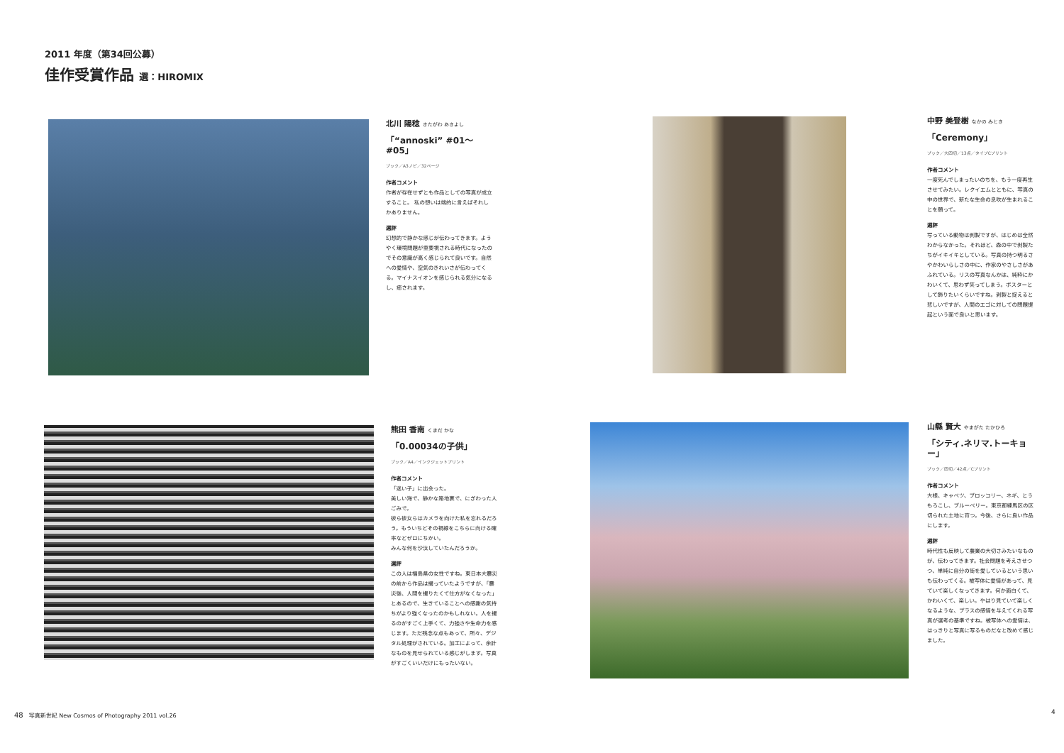2011 年度（第34回公募）
佳作受賞作品 選：HIROMIX
北川 陽稔 きたがわ あきよし
「“annoski” #01〜#05」
ブック／A3ノビ／32ページ
作者コメント
作者が存在せずとも作品としての写真が成立すること。 私の想いは端的に言えばそれしかありません。
選評
幻想的で静かな感じが伝わってきます。ようやく環境問題が重要視される時代になったのでその意識が高く感じられて良いです。自然への愛情や、空気のきれいさが伝わってくる。マイナスイオンを感じられる気分になるし、癒されます。
中野 美登樹 なかの みとき
「Ceremony」
ブック／大四切／13点／タイプCプリント
作者コメント
一度死んでしまったいのちを、もう一度再生させてみたい。レクイエムとともに、写真の中の世界で、新たな生命の息吹が生まれることを願って。
選評
写っている動物は剥製ですが、はじめは全然わからなかった。それほど、森の中で剥製たちがイキイキとしている。写真の持つ明るさやかわいらしさの中に、作家のやさしさがあふれている。リスの写真なんかは、純粋にかわいくて、思わず笑ってしまう。ポスターとして飾りたいくらいですね。剥製と捉えると悲しいですが、人間のエゴに対しての問題提起という面で良いと思います。
熊田 香南 くまだ かな
「0.00034の子供」
ブック／A4／インクジェットプリント
作者コメント
「迷い子」に出会った。
美しい海で、静かな路地裏で、にぎわった人ごみで。
彼ら彼女らはカメラを向けた私を忘れるだろう。もういちどその視線をこちらに向ける確率などゼロにちかい。
みんな何を沙汰していたんだろうか。
選評
この人は福島県の女性ですね。東日本大震災の前から作品は撮っていたようですが、「震災後、人間を撮りたくて仕方がなくなった」とあるので、生きていることへの感謝の気持ちがより強くなったのかもしれない。人を撮るのがすごく上手くて、力強さや生命力を感じます。ただ残念な点もあって、所々、デジタル処理がされている。加工によって、余計なものを見せられている感じがします。写真がすごくいいだけにもったいない。
山縣 賢大 やまがた たかひろ
「シティ.ネリマ.トーキョー」
ブック／四切／42点／Cプリント
作者コメント
大根、キャベツ、ブロッコリー、ネギ、とうもろこし、ブルーベリー。東京都練馬区の区切られた土地に育つ。今後、さらに良い作品にします。
選評
時代性も反映して農業の大切さみたいなものが、伝わってきます。社会問題を考えさせつつ、単純に自分の街を愛しているという思いも伝わってくる。被写体に愛情があって、見ていて楽しくなってきます。何か面白くて、かわいくて、楽しい。やはり見ていて楽しくなるような、プラスの感情を与えてくれる写真が選考の基準ですね。被写体への愛情は、はっきりと写真に写るものだなと改めて感じました。
48　写真新世紀 New Cosmos of Photography 2011 vol.26
4